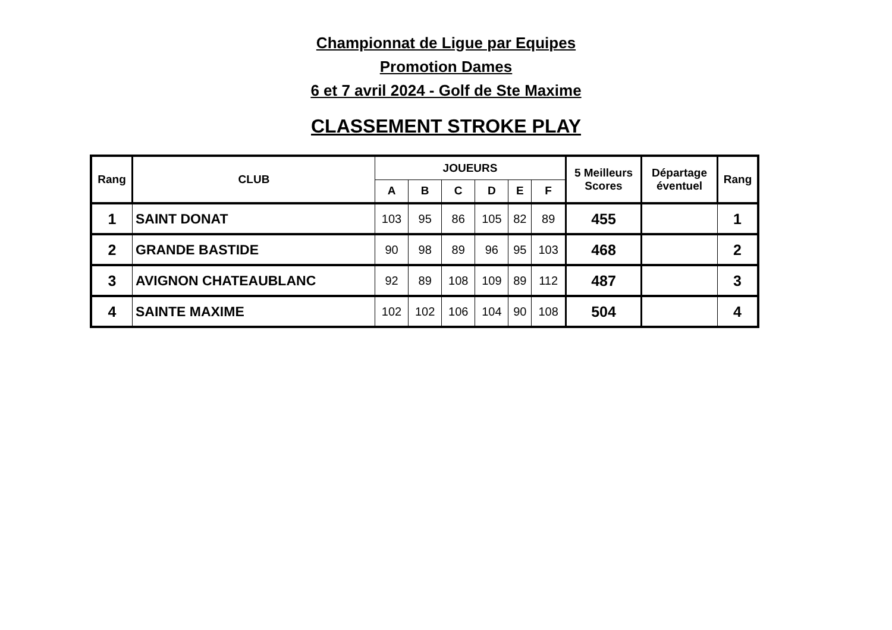Championnat de Ligue par Equipes
Promotion Dames
6 et 7 avril 2024 - Golf de Ste Maxime
CLASSEMENT STROKE PLAY
| Rang | CLUB | JOUEURS | | | | | | 5 Meilleurs Scores | Départage éventuel | Rang |
| --- | --- | --- | --- | --- | --- | --- | --- | --- | --- | --- |
| | | A | B | C | D | E | F | | | |
| 1 | SAINT DONAT | 103 | 95 | 86 | 105 | 82 | 89 | 455 | | 1 |
| 2 | GRANDE BASTIDE | 90 | 98 | 89 | 96 | 95 | 103 | 468 | | 2 |
| 3 | AVIGNON CHATEAUBLANC | 92 | 89 | 108 | 109 | 89 | 112 | 487 | | 3 |
| 4 | SAINTE MAXIME | 102 | 102 | 106 | 104 | 90 | 108 | 504 | | 4 |